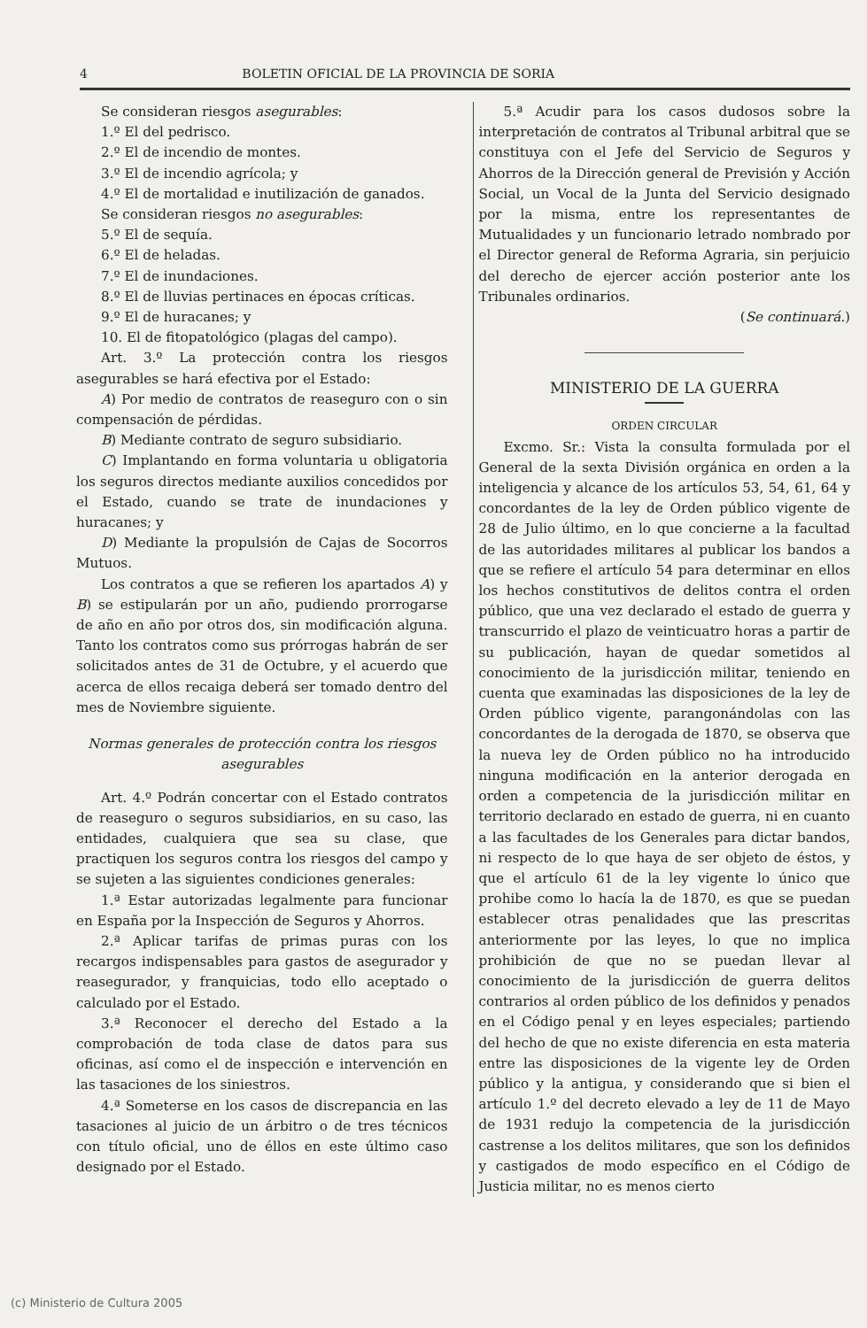4 BOLETIN OFICIAL DE LA PROVINCIA DE SORIA
Se consideran riesgos asegurables:
1.º El del pedrisco.
2.º El de incendio de montes.
3.º El de incendio agrícola; y
4.º El de mortalidad e inutilización de ganados.
Se consideran riesgos no asegurables:
5.º El de sequía.
6.º El de heladas.
7.º El de inundaciones.
8.º El de lluvias pertinaces en épocas críticas.
9.º El de huracanes; y
10. El de fitopatológico (plagas del campo).
Art. 3.º La protección contra los riesgos asegurables se hará efectiva por el Estado:
A) Por medio de contratos de reaseguro con o sin compensación de pérdidas.
B) Mediante contrato de seguro subsidiario.
C) Implantando en forma voluntaria u obligatoria los seguros directos mediante auxilios concedidos por el Estado, cuando se trate de inundaciones y huracanes; y
D) Mediante la propulsión de Cajas de Socorros Mutuos.
Los contratos a que se refieren los apartados A) y B) se estipularán por un año, pudiendo prorrogarse de año en año por otros dos, sin modificación alguna. Tanto los contratos como sus prórrogas habrán de ser solicitados antes de 31 de Octubre, y el acuerdo que acerca de ellos recaiga deberá ser tomado dentro del mes de Noviembre siguiente.
Normas generales de protección contra los riesgos asegurables
Art. 4.º Podrán concertar con el Estado contratos de reaseguro o seguros subsidiarios, en su caso, las entidades, cualquiera que sea su clase, que practiquen los seguros contra los riesgos del campo y se sujeten a las siguientes condiciones generales:
1.ª Estar autorizadas legalmente para funcionar en España por la Inspección de Seguros y Ahorros.
2.ª Aplicar tarifas de primas puras con los recargos indispensables para gastos de asegurador y reasegurador, y franquicias, todo ello aceptado o calculado por el Estado.
3.ª Reconocer el derecho del Estado a la comprobación de toda clase de datos para sus oficinas, así como el de inspección e intervención en las tasaciones de los siniestros.
4.ª Someterse en los casos de discrepancia en las tasaciones al juicio de un árbitro o de tres técnicos con título oficial, uno de éllos en este último caso designado por el Estado.
5.ª Acudir para los casos dudosos sobre la interpretación de contratos al Tribunal arbitral que se constituya con el Jefe del Servicio de Seguros y Ahorros de la Dirección general de Previsión y Acción Social, un Vocal de la Junta del Servicio designado por la misma, entre los representantes de Mutualidades y un funcionario letrado nombrado por el Director general de Reforma Agraria, sin perjuicio del derecho de ejercer acción posterior ante los Tribunales ordinarios.
(Se continuará.)
MINISTERIO DE LA GUERRA
ORDEN CIRCULAR
Excmo. Sr.: Vista la consulta formulada por el General de la sexta División orgánica en orden a la inteligencia y alcance de los artículos 53, 54, 61, 64 y concordantes de la ley de Orden público vigente de 28 de Julio último, en lo que concierne a la facultad de las autoridades militares al publicar los bandos a que se refiere el artículo 54 para determinar en ellos los hechos constitutivos de delitos contra el orden público, que una vez declarado el estado de guerra y transcurrido el plazo de veinticuatro horas a partir de su publicación, hayan de quedar sometidos al conocimiento de la jurisdicción militar, teniendo en cuenta que examinadas las disposiciones de la ley de Orden público vigente, parangonándolas con las concordantes de la derogada de 1870, se observa que la nueva ley de Orden público no ha introducido ninguna modificación en la anterior derogada en orden a competencia de la jurisdicción militar en territorio declarado en estado de guerra, ni en cuanto a las facultades de los Generales para dictar bandos, ni respecto de lo que haya de ser objeto de éstos, y que el artículo 61 de la ley vigente lo único que prohibe como lo hacía la de 1870, es que se puedan establecer otras penalidades que las prescritas anteriormente por las leyes, lo que no implica prohibición de que no se puedan llevar al conocimiento de la jurisdicción de guerra delitos contrarios al orden público de los definidos y penados en el Código penal y en leyes especiales; partiendo del hecho de que no existe diferencia en esta materia entre las disposiciones de la vigente ley de Orden público y la antigua, y considerando que si bien el artículo 1.º del decreto elevado a ley de 11 de Mayo de 1931 redujo la competencia de la jurisdicción castrense a los delitos militares, que son los definidos y castigados de modo específico en el Código de Justicia militar, no es menos cierto
(c) Ministerio de Cultura 2005